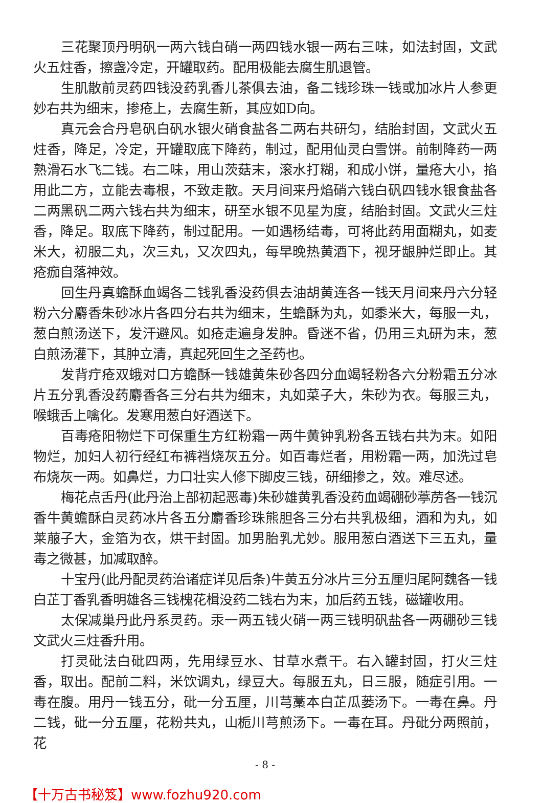三花聚顶丹明矾一两六钱白硝一两四钱水银一两右三味，如法封固，文武火五炷香，擦盏冷定，开罐取药。配用极能去腐生肌退管。
生肌散前灵药四钱没药乳香儿茶俱去油，备二钱珍珠一钱或加冰片人参更妙右共为细末，掺疮上，去腐生新，其应如D向。
真元会合丹皂矾白矾水银火硝食盐各二两右共研匀，结胎封固，文武火五炷香，降足，冷定，开罐取底下降药，制过，配用仙灵白雪饼。前制降药一两熟滑石水飞二钱。右二味，用山茨菇末，滚水打糊，和成小饼，量疮大小，掐用此二方，立能去毒根，不致走散。天月间来丹焰硝六钱白矾四钱水银食盐各二两黑矾二两六钱右共为细末，研至水银不见星为度，结胎封固。文武火三炷香，降足。取底下降药，制过配用。一如遇杨结毒，可将此药用面糊丸，如麦米大，初服二丸，次三丸，又次四丸，每早晚热黄酒下，视牙龈肿烂即止。其疮痂自落神效。
回生丹真蟾酥血竭各二钱乳香没药俱去油胡黄连各一钱天月间来丹六分轻粉六分麝香朱砂冰片各四分右共为细末，生蟾酥为丸，如黍米大，每服一丸，葱白煎汤送下，发汗避风。如疮走遍身发肿。昏迷不省，仍用三丸研为末，葱白煎汤灌下，其肿立清，真起死回生之圣药也。
发背疔疮双蛾对口方蟾酥一钱雄黄朱砂各四分血竭轻粉各六分粉霜五分冰片五分乳香没药麝香各三分右共为细末，丸如菜子大，朱砂为衣。每服三丸，喉蛾舌上噙化。发寒用葱白好酒送下。
百毒疮阳物烂下可保重生方红粉霜一两牛黄钟乳粉各五钱右共为末。如阳物烂，加妇人初行经红布裤裆烧灰五分。如百毒烂者，用粉霜一两，加洗过皂布烧灰一两。如鼻烂，力口壮实人修下脚皮三钱，研细掺之，效。难尽述。
梅花点舌丹(此丹治上部初起恶毒)朱砂雄黄乳香没药血竭硼砂葶苈各一钱沉香牛黄蟾酥白灵药冰片各五分麝香珍珠熊胆各三分右共乳极细，酒和为丸，如莱菔子大，金箔为衣，烘干封固。加男胎乳尤妙。服用葱白酒送下三五丸，量毒之微甚，加减取醉。
十宝丹(此丹配灵药治诸症详见后条)牛黄五分冰片三分五厘归尾阿魏各一钱白芷丁香乳香明雄各三钱槐花楫没药二钱右为末，加后药五钱，磁罐收用。
太保减巢丹此丹系灵药。汞一两五钱火硝一两三钱明矾盐各一两硼砂三钱文武火三炷香升用。
打灵砒法白砒四两，先用绿豆水、甘草水煮干。右入罐封固，打火三炷香，取出。配前二料，米饮调丸，绿豆大。每服五丸，日三服，随症引用。一毒在腹。用丹一钱五分，砒一分五厘，川芎藁本白芷瓜蒌汤下。一毒在鼻。丹二钱，砒一分五厘，花粉共丸，山栀川芎煎汤下。一毒在耳。丹砒分两照前，花
- 8 -
【十万古书秘笈】www.fozhu920.com